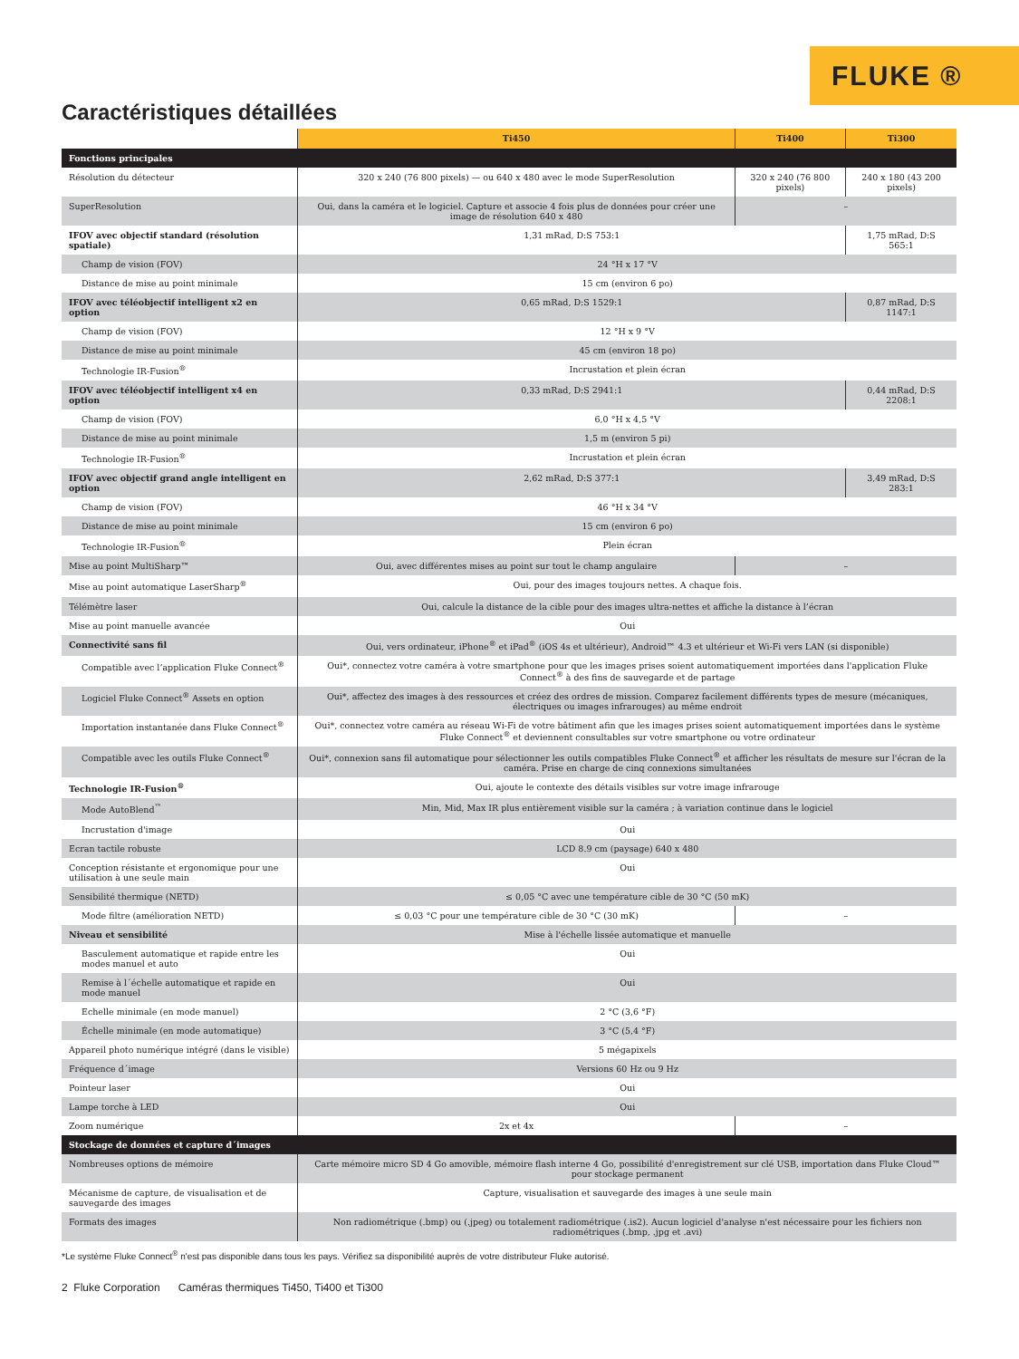FLUKE ®
Caractéristiques détaillées
| | Ti450 | Ti400 | Ti300 |
| --- | --- | --- | --- |
| Fonctions principales | | | |
| Résolution du détecteur | 320 x 240 (76 800 pixels) — ou 640 x 480 avec le mode SuperResolution | 320 x 240 (76 800 pixels) | 240 x 180 (43 200 pixels) |
| SuperResolution | Oui, dans la caméra et le logiciel. Capture et associe 4 fois plus de données pour créer une image de résolution 640 x 480 | – | |
| IFOV avec objectif standard (résolution spatiale) | 1,31 mRad, D:S 753:1 | | 1,75 mRad, D:S 565:1 |
| Champ de vision (FOV) | 24 °H x 17 °V | | |
| Distance de mise au point minimale | 15 cm (environ 6 po) | | |
| IFOV avec téléobjectif intelligent x2 en option | 0,65 mRad, D:S 1529:1 | | 0,87 mRad, D:S 1147:1 |
| Champ de vision (FOV) | 12 °H x 9 °V | | |
| Distance de mise au point minimale | 45 cm (environ 18 po) | | |
| Technologie IR-Fusion<sup>®</sup> | Incrustation et plein écran | | |
| IFOV avec téléobjectif intelligent x4 en option | 0,33 mRad, D:S 2941:1 | | 0,44 mRad, D:S 2208:1 |
| Champ de vision (FOV) | 6,0 °H x 4,5 °V | | |
| Distance de mise au point minimale | 1,5 m (environ 5 pi) | | |
| Technologie IR-Fusion<sup>®</sup> | Incrustation et plein écran | | |
| IFOV avec objectif grand angle intelligent en option | 2,62 mRad, D:S 377:1 | | 3,49 mRad, D:S 283:1 |
| Champ de vision (FOV) | 46 °H x 34 °V | | |
| Distance de mise au point minimale | 15 cm (environ 6 po) | | |
| Technologie IR-Fusion<sup>®</sup> | Plein écran | | |
| Mise au point MultiSharp™ | Oui, avec différentes mises au point sur tout le champ angulaire | – | |
| Mise au point automatique LaserSharp<sup>®</sup> | Oui, pour des images toujours nettes. A chaque fois. | | |
| Télémètre laser | Oui, calcule la distance de la cible pour des images ultra-nettes et affiche la distance à l’écran | | |
| Mise au point manuelle avancée | Oui | | |
| Connectivité sans fil | Oui, vers ordinateur, iPhone<sup>®</sup> et iPad<sup>®</sup> (iOS 4s et ultérieur), Android™ 4.3 et ultérieur et Wi-Fi vers LAN (si disponible) | | |
| Compatible avec l’application Fluke Connect<sup>®</sup> | Oui*, connectez votre caméra à votre smartphone pour que les images prises soient automatiquement importées dans l'application Fluke Connect<sup>®</sup> à des fins de sauvegarde et de partage | | |
| Logiciel Fluke Connect<sup>®</sup> Assets en option | Oui*, affectez des images à des ressources et créez des ordres de mission. Comparez facilement différents types de mesure (mécaniques, électriques ou images infrarouges) au même endroit | | |
| Importation instantanée dans Fluke Connect<sup>®</sup> | Oui*, connectez votre caméra au réseau Wi-Fi de votre bâtiment afin que les images prises soient automatiquement importées dans le système Fluke Connect<sup>®</sup> et deviennent consultables sur votre smartphone ou votre ordinateur | | |
| Compatible avec les outils Fluke Connect<sup>®</sup> | Oui*, connexion sans fil automatique pour sélectionner les outils compatibles Fluke Connect<sup>®</sup> et afficher les résultats de mesure sur l'écran de la caméra. Prise en charge de cinq connexions simultanées | | |
| Technologie IR-Fusion<sup>®</sup> | Oui, ajoute le contexte des détails visibles sur votre image infrarouge | | |
| Mode AutoBlend<sup>™</sup> | Min, Mid, Max IR plus entièrement visible sur la caméra ; à variation continue dans le logiciel | | |
| Incrustation d'image | Oui | | |
| Ecran tactile robuste | LCD 8.9 cm (paysage) 640 x 480 | | |
| Conception résistante et ergonomique pour une utilisation à une seule main | Oui | | |
| Sensibilité thermique (NETD) | ≤ 0,05 °C avec une température cible de 30 °C (50 mK) | | |
| Mode filtre (amélioration NETD) | ≤ 0,03 °C pour une température cible de 30 °C (30 mK) | – | |
| Niveau et sensibilité | Mise à l'échelle lissée automatique et manuelle | | |
| Basculement automatique et rapide entre les modes manuel et auto | Oui | | |
| Remise à l´échelle automatique et rapide en mode manuel | Oui | | |
| Echelle minimale (en mode manuel) | 2 °C (3,6 °F) | | |
| Échelle minimale (en mode automatique) | 3 °C (5,4 °F) | | |
| Appareil photo numérique intégré (dans le visible) | 5 mégapixels | | |
| Fréquence d´image | Versions 60 Hz ou 9 Hz | | |
| Pointeur laser | Oui | | |
| Lampe torche à LED | Oui | | |
| Zoom numérique | 2x et 4x | – | |
| Stockage de données et capture d´images | | | |
| Nombreuses options de mémoire | Carte mémoire micro SD 4 Go amovible, mémoire flash interne 4 Go, possibilité d'enregistrement sur clé USB, importation dans Fluke Cloud™ pour stockage permanent | | |
| Mécanisme de capture, de visualisation et de sauvegarde des images | Capture, visualisation et sauvegarde des images à une seule main | | |
| Formats des images | Non radiométrique (.bmp) ou (.jpeg) ou totalement radiométrique (.is2). Aucun logiciel d'analyse n'est nécessaire pour les fichiers non radiométriques (.bmp, .jpg et .avi) | | |
*Le système Fluke Connect<sup>®</sup> n'est pas disponible dans tous les pays. Vérifiez sa disponibilité auprès de votre distributeur Fluke autorisé.
2 Fluke Corporation Caméras thermiques Ti450, Ti400 et Ti300